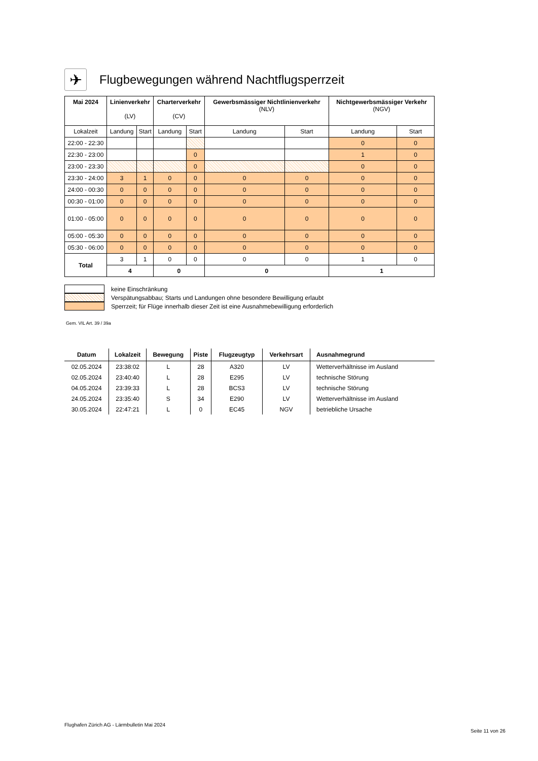✈ Flugbewegungen während Nachtflugsperrzeit
| Mai 2024 | Linienverkehr (LV) | | Charterverkehr (CV) | | Gewerbsmässiger Nichtlinienverkehr (NLV) | | Nichtgewerbsmässiger Verkehr (NGV) | |
| --- | --- | --- | --- | --- | --- | --- | --- | --- |
| Lokalzeit | Landung | Start | Landung | Start | Landung | Start | Landung | Start |
| 22:00 - 22:30 | | | | | | | 0 | 0 |
| 22:30 - 23:00 | | | | 0 | | | 1 | 0 |
| 23:00 - 23:30 | | | | 0 | | | 0 | 0 |
| 23:30 - 24:00 | 3 | 1 | 0 | 0 | 0 | 0 | 0 | 0 |
| 24:00 - 00:30 | 0 | 0 | 0 | 0 | 0 | 0 | 0 | 0 |
| 00:30 - 01:00 | 0 | 0 | 0 | 0 | 0 | 0 | 0 | 0 |
| 01:00 - 05:00 | 0 | 0 | 0 | 0 | 0 | 0 | 0 | 0 |
| 05:00 - 05:30 | 0 | 0 | 0 | 0 | 0 | 0 | 0 | 0 |
| 05:30 - 06:00 | 0 | 0 | 0 | 0 | 0 | 0 | 0 | 0 |
| Total | 3 | 1 | 0 | 0 | 0 | 0 | 1 | 0 |
| | 4 | | 0 | | 0 | | 1 | |
keine Einschränkung
Verspätungsabbau; Starts und Landungen ohne besondere Bewilligung erlaubt
Sperrzeit; für Flüge innerhalb dieser Zeit ist eine Ausnahmebewilligung erforderlich
Gem. VIL Art. 39 / 39a
| Datum | Lokalzeit | Bewegung | Piste | Flugzeugtyp | Verkehrsart | Ausnahmegrund |
| --- | --- | --- | --- | --- | --- | --- |
| 02.05.2024 | 23:38:02 | L | 28 | A320 | LV | Wetterverhältnisse im Ausland |
| 02.05.2024 | 23:40:40 | L | 28 | E295 | LV | technische Störung |
| 04.05.2024 | 23:39:33 | L | 28 | BCS3 | LV | technische Störung |
| 24.05.2024 | 23:35:40 | S | 34 | E290 | LV | Wetterverhältnisse im Ausland |
| 30.05.2024 | 22:47:21 | L | 0 | EC45 | NGV | betriebliche Ursache |
Flughafen Zürich AG - Lärmbulletin Mai 2024
Seite 11 von 26